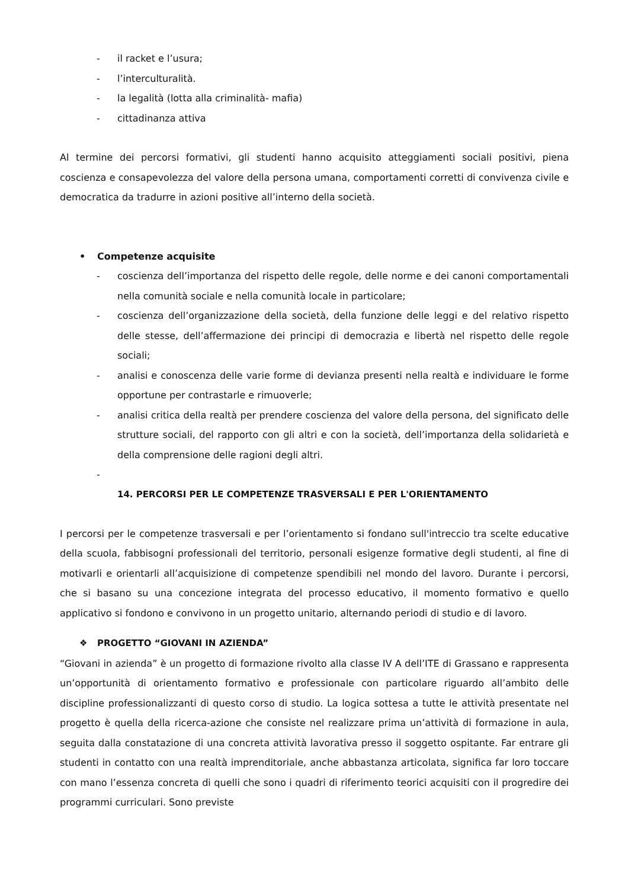- il racket e l’usura;
- l’interculturalità.
- la legalità (lotta alla criminalità- mafia)
- cittadinanza attiva
Al termine dei percorsi formativi, gli studenti hanno acquisito atteggiamenti sociali positivi, piena coscienza e consapevolezza del valore della persona umana, comportamenti corretti di convivenza civile e democratica da tradurre in azioni positive all’interno della società.
• Competenze acquisite
- coscienza dell’importanza del rispetto delle regole, delle norme e dei canoni comportamentali nella comunità sociale e nella comunità locale in particolare;
- coscienza dell’organizzazione della società, della funzione delle leggi e del relativo rispetto delle stesse, dell’affermazione dei principi di democrazia e libertà nel rispetto delle regole sociali;
- analisi e conoscenza delle varie forme di devianza presenti nella realtà e individuare le forme opportune per contrastarle e rimuoverle;
- analisi critica della realtà per prendere coscienza del valore della persona, del significato delle strutture sociali, del rapporto con gli altri e con la società, dell’importanza della solidarietà e della comprensione delle ragioni degli altri.
-
14. PERCORSI PER LE COMPETENZE TRASVERSALI E PER L'ORIENTAMENTO
I percorsi per le competenze trasversali e per l’orientamento si fondano sull'intreccio tra scelte educative della scuola, fabbisogni professionali del territorio, personali esigenze formative degli studenti, al fine di motivarli e orientarli all’acquisizione di competenze spendibili nel mondo del lavoro. Durante i percorsi, che si basano su una concezione integrata del processo educativo, il momento formativo e quello applicativo si fondono e convivono in un progetto unitario, alternando periodi di studio e di lavoro.
❖ PROGETTO “GIOVANI IN AZIENDA”
“Giovani in azienda” è un progetto di formazione rivolto alla classe IV A dell’ITE di Grassano e rappresenta un’opportunità di orientamento formativo e professionale con particolare riguardo all’ambito delle discipline professionalizzanti di questo corso di studio. La logica sottesa a tutte le attività presentate nel progetto è quella della ricerca-azione che consiste nel realizzare prima un’attività di formazione in aula, seguita dalla constatazione di una concreta attività lavorativa presso il soggetto ospitante. Far entrare gli studenti in contatto con una realtà imprenditoriale, anche abbastanza articolata, significa far loro toccare con mano l’essenza concreta di quelli che sono i quadri di riferimento teorici acquisiti con il progredire dei programmi curriculari. Sono previste